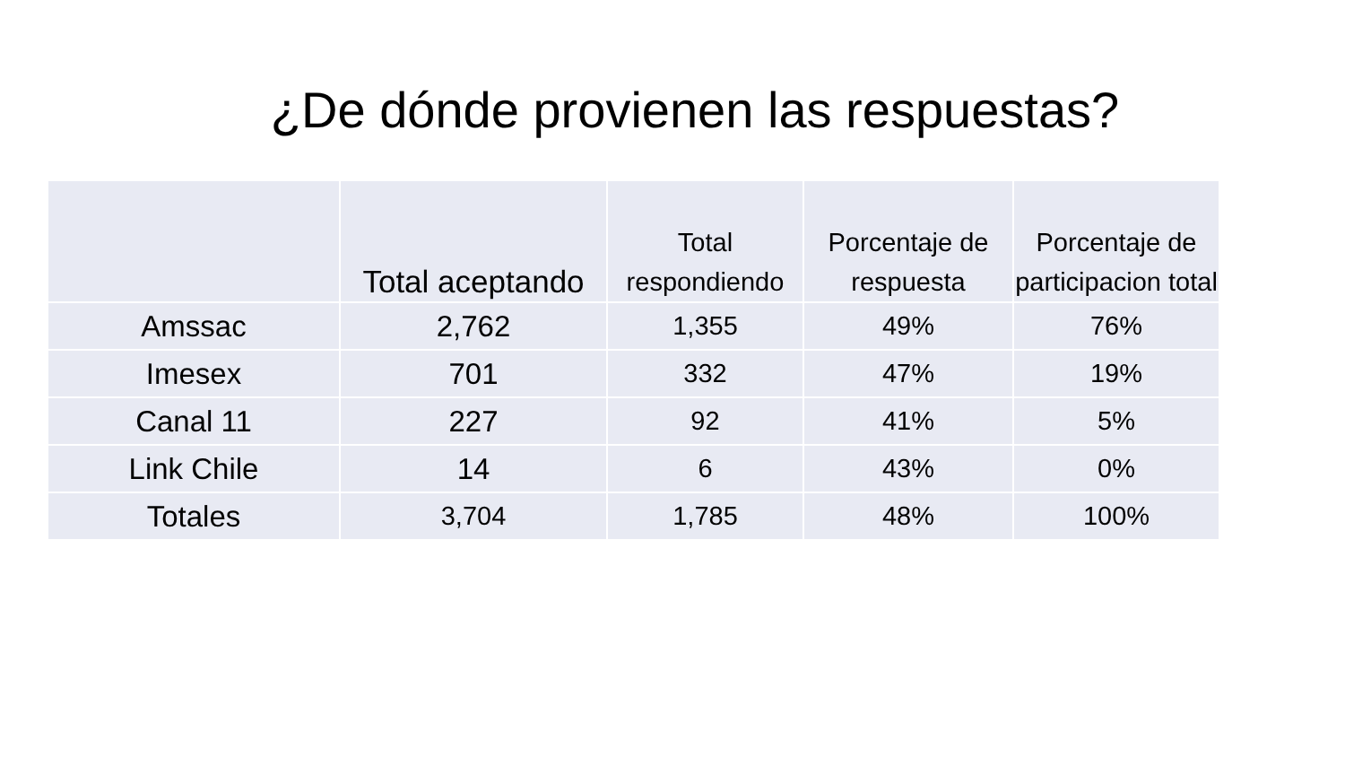¿De dónde provienen las respuestas?
| | Total aceptando | Total respondiendo | Porcentaje de respuesta | Porcentaje de participacion total |
| --- | --- | --- | --- | --- |
| Amssac | 2,762 | 1,355 | 49% | 76% |
| Imesex | 701 | 332 | 47% | 19% |
| Canal 11 | 227 | 92 | 41% | 5% |
| Link Chile | 14 | 6 | 43% | 0% |
| Totales | 3,704 | 1,785 | 48% | 100% |